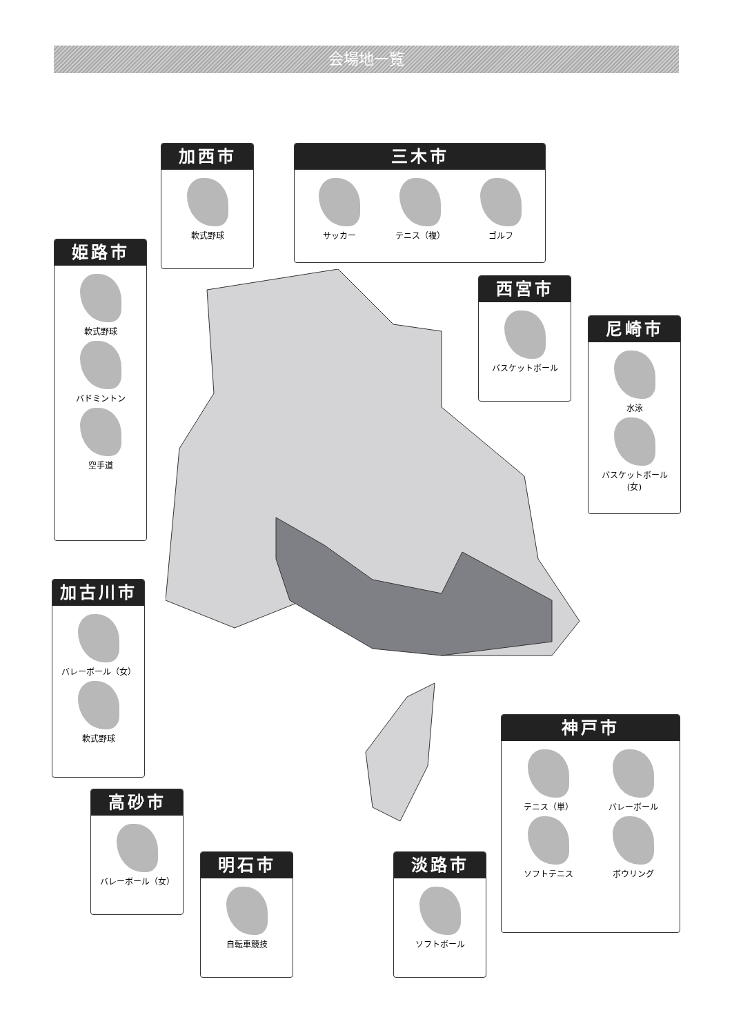会場地一覧
加西市
軟式野球
三木市
サッカー
テニス（複）
ゴルフ
姫路市
軟式野球
バドミントン
空手道
西宮市
バスケットボール
尼崎市
水泳
バスケットボール(女)
加古川市
バレーボール（女）
軟式野球
神戸市
テニス（単）
バレーボール
ソフトテニス
ボウリング
高砂市
バレーボール（女）
明石市
自転車競技
淡路市
ソフトボール